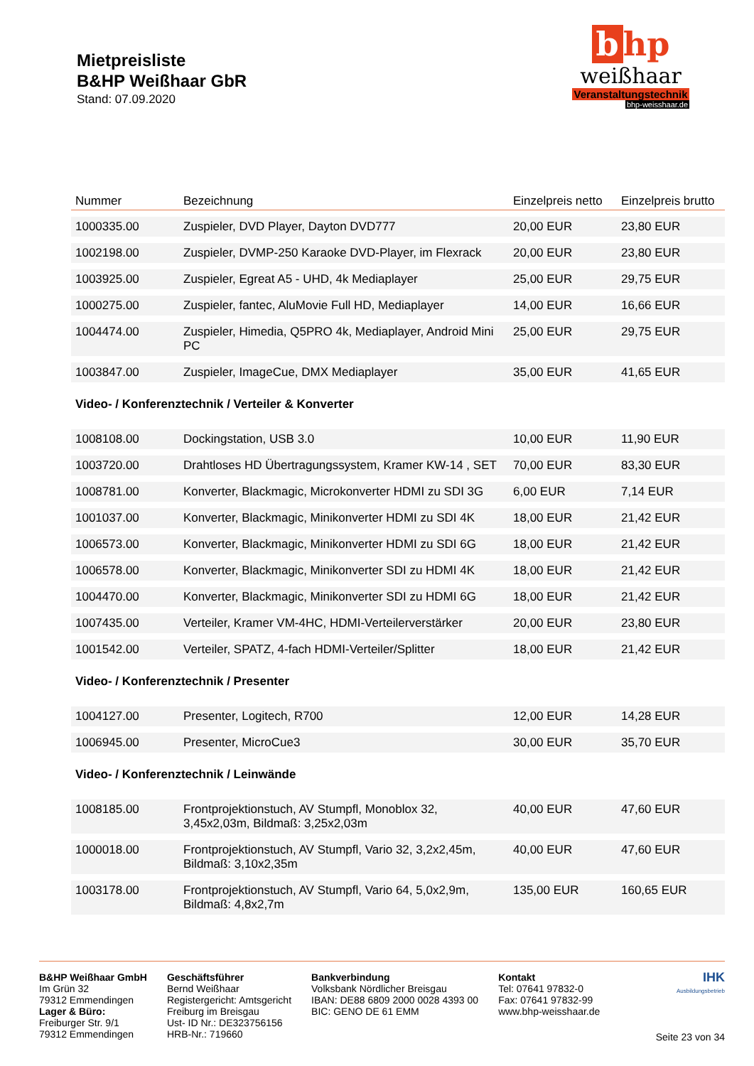Mietpreisliste
B&HP Weißhaar GbR
Stand: 07.09.2020
b hp
weißhaar
Veranstaltungstechnik
bhp-weisshaar.de
| Nummer | Bezeichnung | Einzelpreis netto | Einzelpreis brutto |
| --- | --- | --- | --- |
| 1000335.00 | Zuspieler, DVD Player, Dayton DVD777 | 20,00 EUR | 23,80 EUR |
| 1002198.00 | Zuspieler, DVMP-250 Karaoke DVD-Player, im Flexrack | 20,00 EUR | 23,80 EUR |
| 1003925.00 | Zuspieler, Egreat A5 - UHD, 4k Mediaplayer | 25,00 EUR | 29,75 EUR |
| 1000275.00 | Zuspieler, fantec, AluMovie Full HD, Mediaplayer | 14,00 EUR | 16,66 EUR |
| 1004474.00 | Zuspieler, Himedia, Q5PRO 4k, Mediaplayer, Android Mini PC | 25,00 EUR | 29,75 EUR |
| 1003847.00 | Zuspieler, ImageCue, DMX Mediaplayer | 35,00 EUR | 41,65 EUR |
| Video- / Konferenztechnik / Verteiler & Konverter | | | |
| 1008108.00 | Dockingstation, USB 3.0 | 10,00 EUR | 11,90 EUR |
| 1003720.00 | Drahtloses HD Übertragungssystem, Kramer KW-14 , SET | 70,00 EUR | 83,30 EUR |
| 1008781.00 | Konverter, Blackmagic, Microkonverter HDMI zu SDI 3G | 6,00 EUR | 7,14 EUR |
| 1001037.00 | Konverter, Blackmagic, Minikonverter HDMI zu SDI 4K | 18,00 EUR | 21,42 EUR |
| 1006573.00 | Konverter, Blackmagic, Minikonverter HDMI zu SDI 6G | 18,00 EUR | 21,42 EUR |
| 1006578.00 | Konverter, Blackmagic, Minikonverter SDI zu HDMI 4K | 18,00 EUR | 21,42 EUR |
| 1004470.00 | Konverter, Blackmagic, Minikonverter SDI zu HDMI 6G | 18,00 EUR | 21,42 EUR |
| 1007435.00 | Verteiler, Kramer VM-4HC, HDMI-Verteilerverstärker | 20,00 EUR | 23,80 EUR |
| 1001542.00 | Verteiler, SPATZ, 4-fach HDMI-Verteiler/Splitter | 18,00 EUR | 21,42 EUR |
| Video- / Konferenztechnik / Presenter | | | |
| 1004127.00 | Presenter, Logitech, R700 | 12,00 EUR | 14,28 EUR |
| 1006945.00 | Presenter, MicroCue3 | 30,00 EUR | 35,70 EUR |
| Video- / Konferenztechnik / Leinwände | | | |
| 1008185.00 | Frontprojektionstuch, AV Stumpfl, Monoblox 32, 3,45x2,03m, Bildmaß: 3,25x2,03m | 40,00 EUR | 47,60 EUR |
| 1000018.00 | Frontprojektionstuch, AV Stumpfl, Vario 32, 3,2x2,45m, Bildmaß: 3,10x2,35m | 40,00 EUR | 47,60 EUR |
| 1003178.00 | Frontprojektionstuch, AV Stumpfl, Vario 64, 5,0x2,9m, Bildmaß: 4,8x2,7m | 135,00 EUR | 160,65 EUR |
B&HP Weißhaar GmbH
Im Grün 32
79312 Emmendingen
Lager & Büro:
Freiburger Str. 9/1
79312 Emmendingen
Geschäftsführer
Bernd Weißhaar
Registergericht: Amtsgericht
Freiburg im Breisgau
Ust- ID Nr.: DE323756156
HRB-Nr.: 719660
Bankverbindung
Volksbank Nördlicher Breisgau
IBAN: DE88 6809 2000 0028 4393 00
BIC: GENO DE 61 EMM
Kontakt
Tel: 07641 97832-0
Fax: 07641 97832-99
www.bhp-weisshaar.de
IHK
Ausbildungsbetrieb
Seite 23 von 34